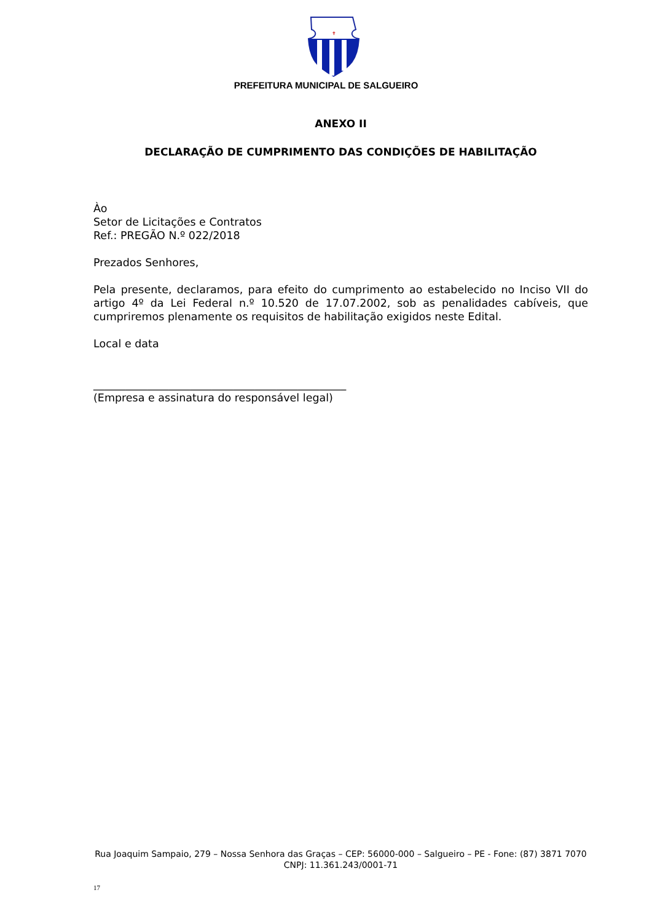✝
PREFEITURA MUNICIPAL DE SALGUEIRO
ANEXO II
DECLARAÇÃO DE CUMPRIMENTO DAS CONDIÇÕES DE HABILITAÇÃO
Ào
Setor de Licitações e Contratos
Ref.: PREGÃO N.º 022/2018
Prezados Senhores,
Pela presente, declaramos, para efeito do cumprimento ao estabelecido no Inciso VII do artigo 4º da Lei Federal n.º 10.520 de 17.07.2002, sob as penalidades cabíveis, que cumpriremos plenamente os requisitos de habilitação exigidos neste Edital.
Local e data
_______________________________________________
(Empresa e assinatura do responsável legal)
Rua Joaquim Sampaio, 279 – Nossa Senhora das Graças – CEP: 56000-000 – Salgueiro – PE - Fone: (87) 3871 7070
CNPJ: 11.361.243/0001-71
17